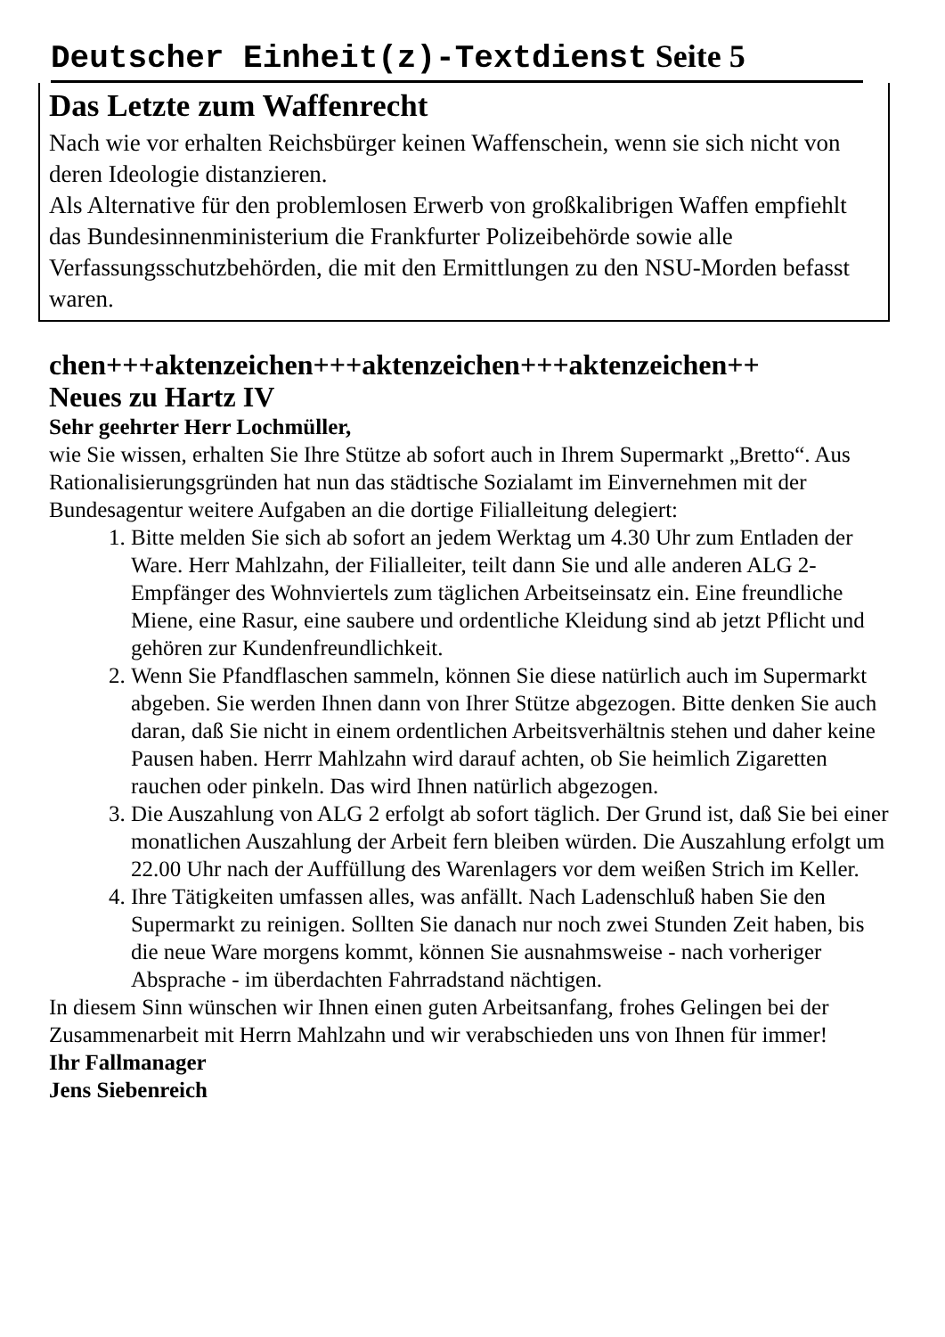Deutscher Einheit(z)-Textdienst Seite 5
Das Letzte zum Waffenrecht
Nach wie vor erhalten Reichsbürger keinen Waffenschein, wenn sie sich nicht von deren Ideologie distanzieren.
Als Alternative für den problemlosen Erwerb von großkalibrigen Waffen empfiehlt das Bundesinnenministerium die Frankfurter Polizeibehörde sowie alle Verfassungsschutzbehörden, die mit den Ermittlungen zu den NSU-Morden befasst waren.
chen+++aktenzeichen+++aktenzeichen+++aktenzeichen++
Neues zu Hartz IV
Sehr geehrter Herr Lochmüller,
wie Sie wissen, erhalten Sie Ihre Stütze ab sofort auch in Ihrem Supermarkt „Bretto“. Aus Rationalisierungsgründen hat nun das städtische Sozialamt im Einvernehmen mit der Bundesagentur weitere Aufgaben an die dortige Filialleitung delegiert:
1. Bitte melden Sie sich ab sofort an jedem Werktag um 4.30 Uhr zum Entladen der Ware. Herr Mahlzahn, der Filialleiter, teilt dann Sie und alle anderen ALG 2-Empfänger des Wohnviertels zum täglichen Arbeitseinsatz ein. Eine freundliche Miene, eine Rasur, eine saubere und ordentliche Kleidung sind ab jetzt Pflicht und gehören zur Kundenfreundlichkeit.
2. Wenn Sie Pfandflaschen sammeln, können Sie diese natürlich auch im Supermarkt abgeben. Sie werden Ihnen dann von Ihrer Stütze abgezogen. Bitte denken Sie auch daran, daß Sie nicht in einem ordentlichen Arbeitsverhältnis stehen und daher keine Pausen haben. Herrr Mahlzahn wird darauf achten, ob Sie heimlich Zigaretten rauchen oder pinkeln. Das wird Ihnen natürlich abgezogen.
3. Die Auszahlung von ALG 2 erfolgt ab sofort täglich. Der Grund ist, daß Sie bei einer monatlichen Auszahlung der Arbeit fern bleiben würden. Die Auszahlung erfolgt um 22.00 Uhr nach der Auffüllung des Warenlagers vor dem weißen Strich im Keller.
4. Ihre Tätigkeiten umfassen alles, was anfällt. Nach Ladenschluß haben Sie den Supermarkt zu reinigen. Sollten Sie danach nur noch zwei Stunden Zeit haben, bis die neue Ware morgens kommt, können Sie ausnahmsweise - nach vorheriger Absprache - im überdachten Fahrradstand nächtigen.
In diesem Sinn wünschen wir Ihnen einen guten Arbeitsanfang, frohes Gelingen bei der Zusammenarbeit mit Herrn Mahlzahn und wir verabschieden uns von Ihnen für immer!
Ihr Fallmanager
Jens Siebenreich